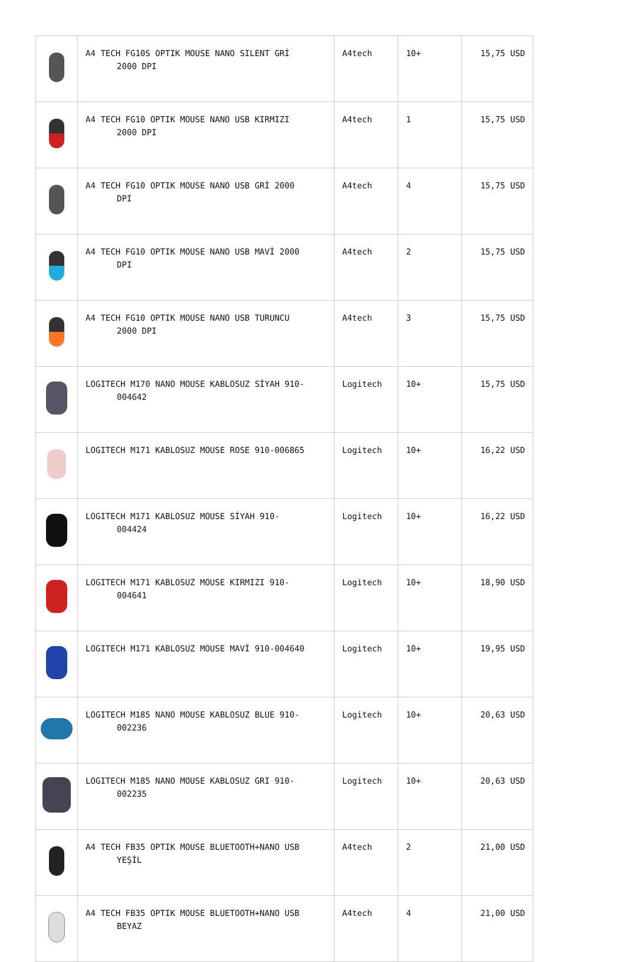| | A4 TECH FG10S OPTIK MOUSE NANO SILENT GRİ 2000 DPI | A4tech | 10+ | 15,75 USD |
| | A4 TECH FG10 OPTIK MOUSE NANO USB KIRMIZI 2000 DPI | A4tech | 1 | 15,75 USD |
| | A4 TECH FG10 OPTIK MOUSE NANO USB GRİ 2000 DPI | A4tech | 4 | 15,75 USD |
| | A4 TECH FG10 OPTIK MOUSE NANO USB MAVİ 2000 DPI | A4tech | 2 | 15,75 USD |
| | A4 TECH FG10 OPTIK MOUSE NANO USB TURUNCU 2000 DPI | A4tech | 3 | 15,75 USD |
| | LOGITECH M170 NANO MOUSE KABLOSUZ SİYAH 910- 004642 | Logitech | 10+ | 15,75 USD |
| | LOGITECH M171 KABLOSUZ MOUSE ROSE 910-006865 | Logitech | 10+ | 16,22 USD |
| | LOGITECH M171 KABLOSUZ MOUSE SİYAH 910- 004424 | Logitech | 10+ | 16,22 USD |
| | LOGITECH M171 KABLOSUZ MOUSE KIRMIZI 910- 004641 | Logitech | 10+ | 18,90 USD |
| | LOGITECH M171 KABLOSUZ MOUSE MAVİ 910-004640 | Logitech | 10+ | 19,95 USD |
| | LOGITECH M185 NANO MOUSE KABLOSUZ BLUE 910- 002236 | Logitech | 10+ | 20,63 USD |
| | LOGITECH M185 NANO MOUSE KABLOSUZ GRI 910- 002235 | Logitech | 10+ | 20,63 USD |
| | A4 TECH FB35 OPTIK MOUSE BLUETOOTH+NANO USB YEŞİL | A4tech | 2 | 21,00 USD |
| | A4 TECH FB35 OPTIK MOUSE BLUETOOTH+NANO USB BEYAZ | A4tech | 4 | 21,00 USD |